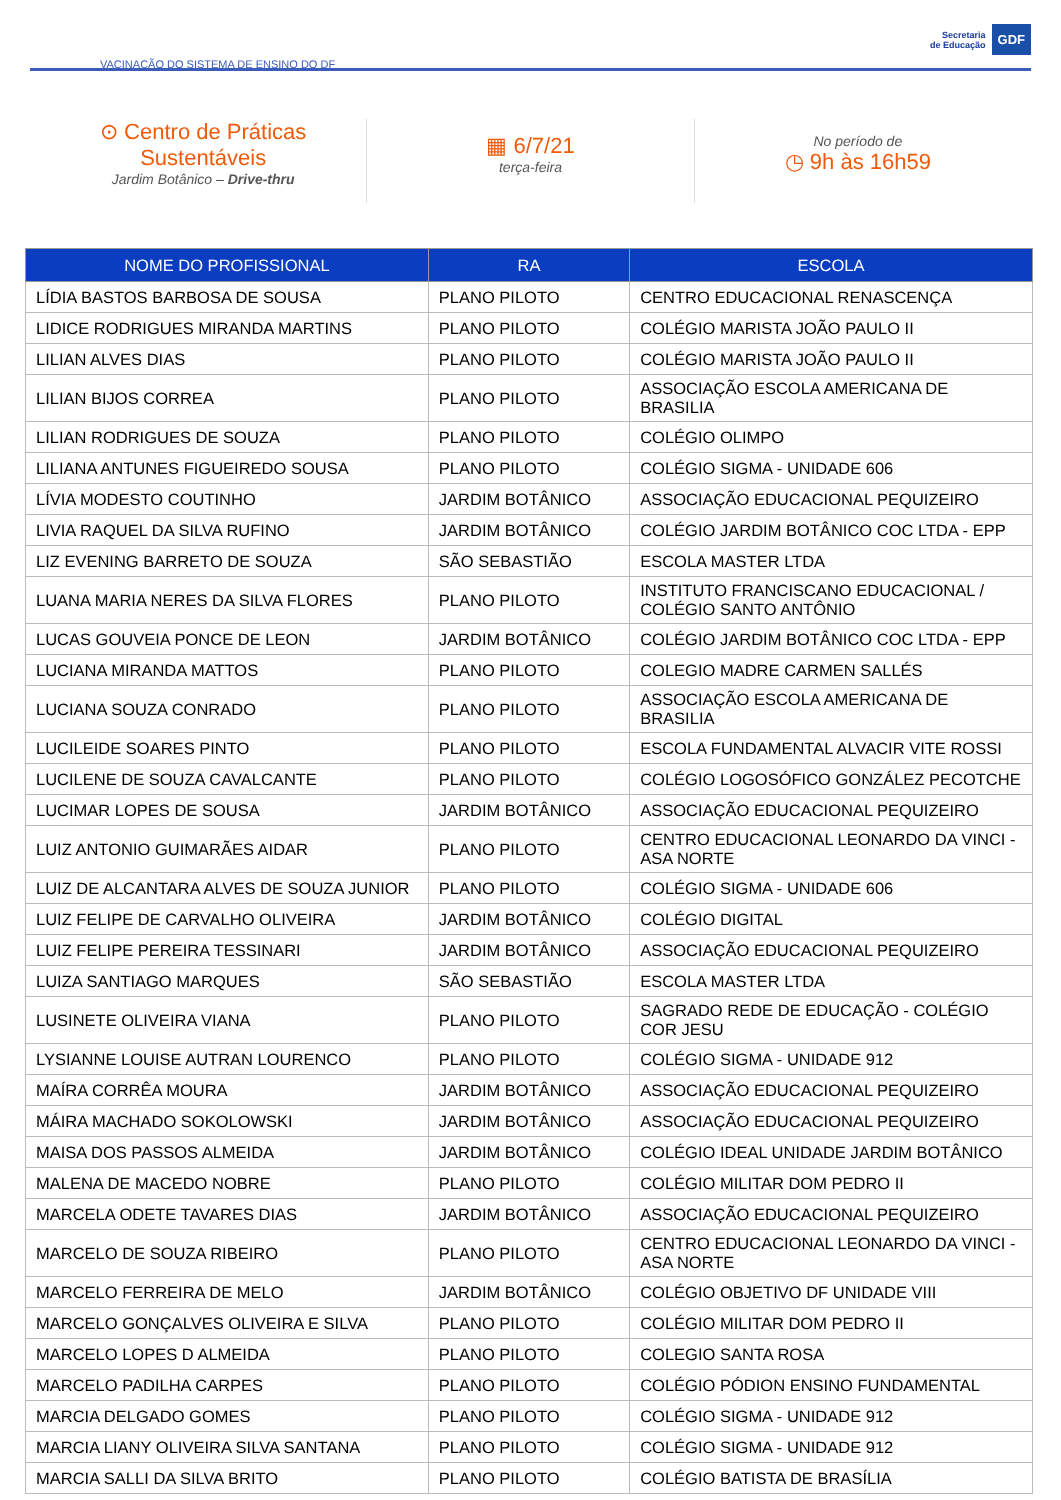VACINAÇÃO DO SISTEMA DE ENSINO DO DF
Secretaria
de Educação
GDF
⊙ Centro de Práticas
Sustentáveis
Jardim Botânico – Drive-thru
▦ 6/7/21
terça-feira
No período de
◷ 9h às 16h59
| NOME DO PROFISSIONAL | RA | ESCOLA |
| --- | --- | --- |
| LÍDIA BASTOS BARBOSA DE SOUSA | PLANO PILOTO | CENTRO EDUCACIONAL RENASCENÇA |
| LIDICE RODRIGUES MIRANDA MARTINS | PLANO PILOTO | COLÉGIO MARISTA JOÃO PAULO II |
| LILIAN ALVES DIAS | PLANO PILOTO | COLÉGIO MARISTA JOÃO PAULO II |
| LILIAN BIJOS CORREA | PLANO PILOTO | ASSOCIAÇÃO ESCOLA AMERICANA DE BRASILIA |
| LILIAN RODRIGUES DE SOUZA | PLANO PILOTO | COLÉGIO OLIMPO |
| LILIANA ANTUNES FIGUEIREDO SOUSA | PLANO PILOTO | COLÉGIO SIGMA - UNIDADE 606 |
| LÍVIA MODESTO COUTINHO | JARDIM BOTÂNICO | ASSOCIAÇÃO EDUCACIONAL PEQUIZEIRO |
| LIVIA RAQUEL DA SILVA RUFINO | JARDIM BOTÂNICO | COLÉGIO JARDIM BOTÂNICO COC LTDA - EPP |
| LIZ EVENING BARRETO DE SOUZA | SÃO SEBASTIÃO | ESCOLA MASTER LTDA |
| LUANA MARIA NERES DA SILVA FLORES | PLANO PILOTO | INSTITUTO FRANCISCANO EDUCACIONAL / COLÉGIO SANTO ANTÔNIO |
| LUCAS GOUVEIA PONCE DE LEON | JARDIM BOTÂNICO | COLÉGIO JARDIM BOTÂNICO COC LTDA - EPP |
| LUCIANA MIRANDA MATTOS | PLANO PILOTO | COLEGIO MADRE CARMEN SALLÉS |
| LUCIANA SOUZA CONRADO | PLANO PILOTO | ASSOCIAÇÃO ESCOLA AMERICANA DE BRASILIA |
| LUCILEIDE SOARES PINTO | PLANO PILOTO | ESCOLA FUNDAMENTAL ALVACIR VITE ROSSI |
| LUCILENE DE SOUZA CAVALCANTE | PLANO PILOTO | COLÉGIO LOGOSÓFICO GONZÁLEZ PECOTCHE |
| LUCIMAR LOPES DE SOUSA | JARDIM BOTÂNICO | ASSOCIAÇÃO EDUCACIONAL PEQUIZEIRO |
| LUIZ ANTONIO GUIMARÃES AIDAR | PLANO PILOTO | CENTRO EDUCACIONAL LEONARDO DA VINCI - ASA NORTE |
| LUIZ DE ALCANTARA ALVES DE SOUZA JUNIOR | PLANO PILOTO | COLÉGIO SIGMA - UNIDADE 606 |
| LUIZ FELIPE DE CARVALHO OLIVEIRA | JARDIM BOTÂNICO | COLÉGIO DIGITAL |
| LUIZ FELIPE PEREIRA TESSINARI | JARDIM BOTÂNICO | ASSOCIAÇÃO EDUCACIONAL PEQUIZEIRO |
| LUIZA SANTIAGO MARQUES | SÃO SEBASTIÃO | ESCOLA MASTER LTDA |
| LUSINETE OLIVEIRA VIANA | PLANO PILOTO | SAGRADO REDE DE EDUCAÇÃO - COLÉGIO COR JESU |
| LYSIANNE LOUISE AUTRAN LOURENCO | PLANO PILOTO | COLÉGIO SIGMA - UNIDADE 912 |
| MAÍRA CORRÊA MOURA | JARDIM BOTÂNICO | ASSOCIAÇÃO EDUCACIONAL PEQUIZEIRO |
| MÁIRA MACHADO SOKOLOWSKI | JARDIM BOTÂNICO | ASSOCIAÇÃO EDUCACIONAL PEQUIZEIRO |
| MAISA DOS PASSOS ALMEIDA | JARDIM BOTÂNICO | COLÉGIO IDEAL UNIDADE JARDIM BOTÂNICO |
| MALENA DE MACEDO NOBRE | PLANO PILOTO | COLÉGIO MILITAR DOM PEDRO II |
| MARCELA ODETE TAVARES DIAS | JARDIM BOTÂNICO | ASSOCIAÇÃO EDUCACIONAL PEQUIZEIRO |
| MARCELO DE SOUZA RIBEIRO | PLANO PILOTO | CENTRO EDUCACIONAL LEONARDO DA VINCI - ASA NORTE |
| MARCELO FERREIRA DE MELO | JARDIM BOTÂNICO | COLÉGIO OBJETIVO DF UNIDADE VIII |
| MARCELO GONÇALVES OLIVEIRA E SILVA | PLANO PILOTO | COLÉGIO MILITAR DOM PEDRO II |
| MARCELO LOPES D ALMEIDA | PLANO PILOTO | COLEGIO SANTA ROSA |
| MARCELO PADILHA CARPES | PLANO PILOTO | COLÉGIO PÓDION ENSINO FUNDAMENTAL |
| MARCIA DELGADO GOMES | PLANO PILOTO | COLÉGIO SIGMA - UNIDADE 912 |
| MARCIA LIANY OLIVEIRA SILVA SANTANA | PLANO PILOTO | COLÉGIO SIGMA - UNIDADE 912 |
| MARCIA SALLI DA SILVA BRITO | PLANO PILOTO | COLÉGIO BATISTA DE BRASÍLIA |